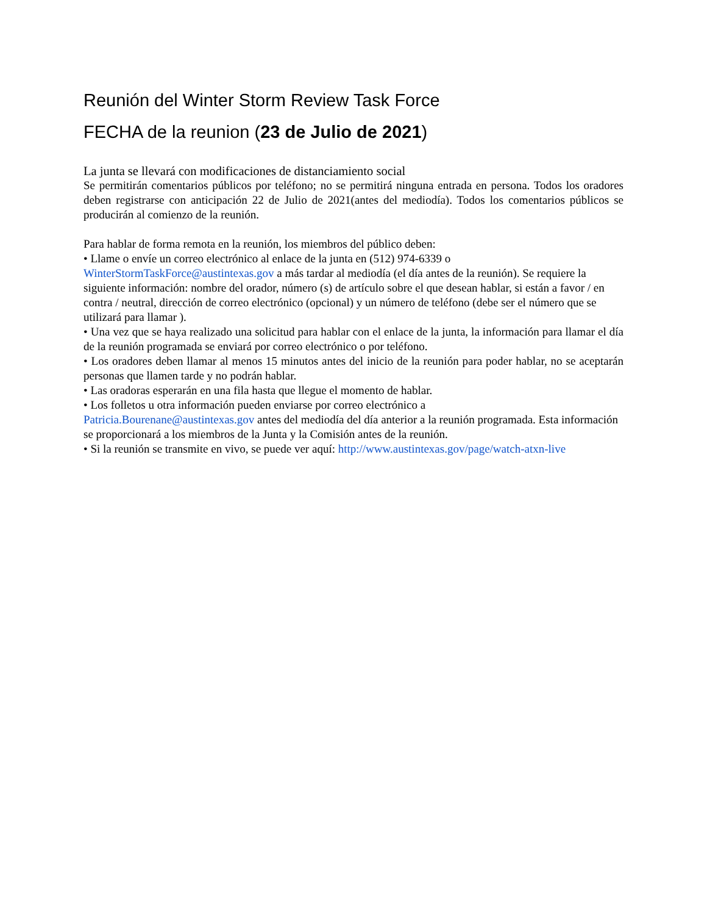Reunión del Winter Storm Review Task Force
FECHA de la reunion (23 de Julio de 2021)
La junta se llevará con modificaciones de distanciamiento social
Se permitirán comentarios públicos por teléfono; no se permitirá ninguna entrada en persona. Todos los oradores deben registrarse con anticipación 22 de Julio de 2021(antes del mediodía). Todos los comentarios públicos se producirán al comienzo de la reunión.
Para hablar de forma remota en la reunión, los miembros del público deben:
• Llame o envíe un correo electrónico al enlace de la junta en (512) 974-6339 o
WinterStormTaskForce@austintexas.gov a más tardar al mediodía (el día antes de la reunión). Se requiere la siguiente información: nombre del orador, número (s) de artículo sobre el que desean hablar, si están a favor / en contra / neutral, dirección de correo electrónico (opcional) y un número de teléfono (debe ser el número que se utilizará para llamar ).
• Una vez que se haya realizado una solicitud para hablar con el enlace de la junta, la información para llamar el día de la reunión programada se enviará por correo electrónico o por teléfono.
• Los oradores deben llamar al menos 15 minutos antes del inicio de la reunión para poder hablar, no se aceptarán personas que llamen tarde y no podrán hablar.
• Las oradoras esperarán en una fila hasta que llegue el momento de hablar.
• Los folletos u otra información pueden enviarse por correo electrónico a
Patricia.Bourenane@austintexas.gov antes del mediodía del día anterior a la reunión programada. Esta información se proporcionará a los miembros de la Junta y la Comisión antes de la reunión.
• Si la reunión se transmite en vivo, se puede ver aquí: http://www.austintexas.gov/page/watch-atxn-live